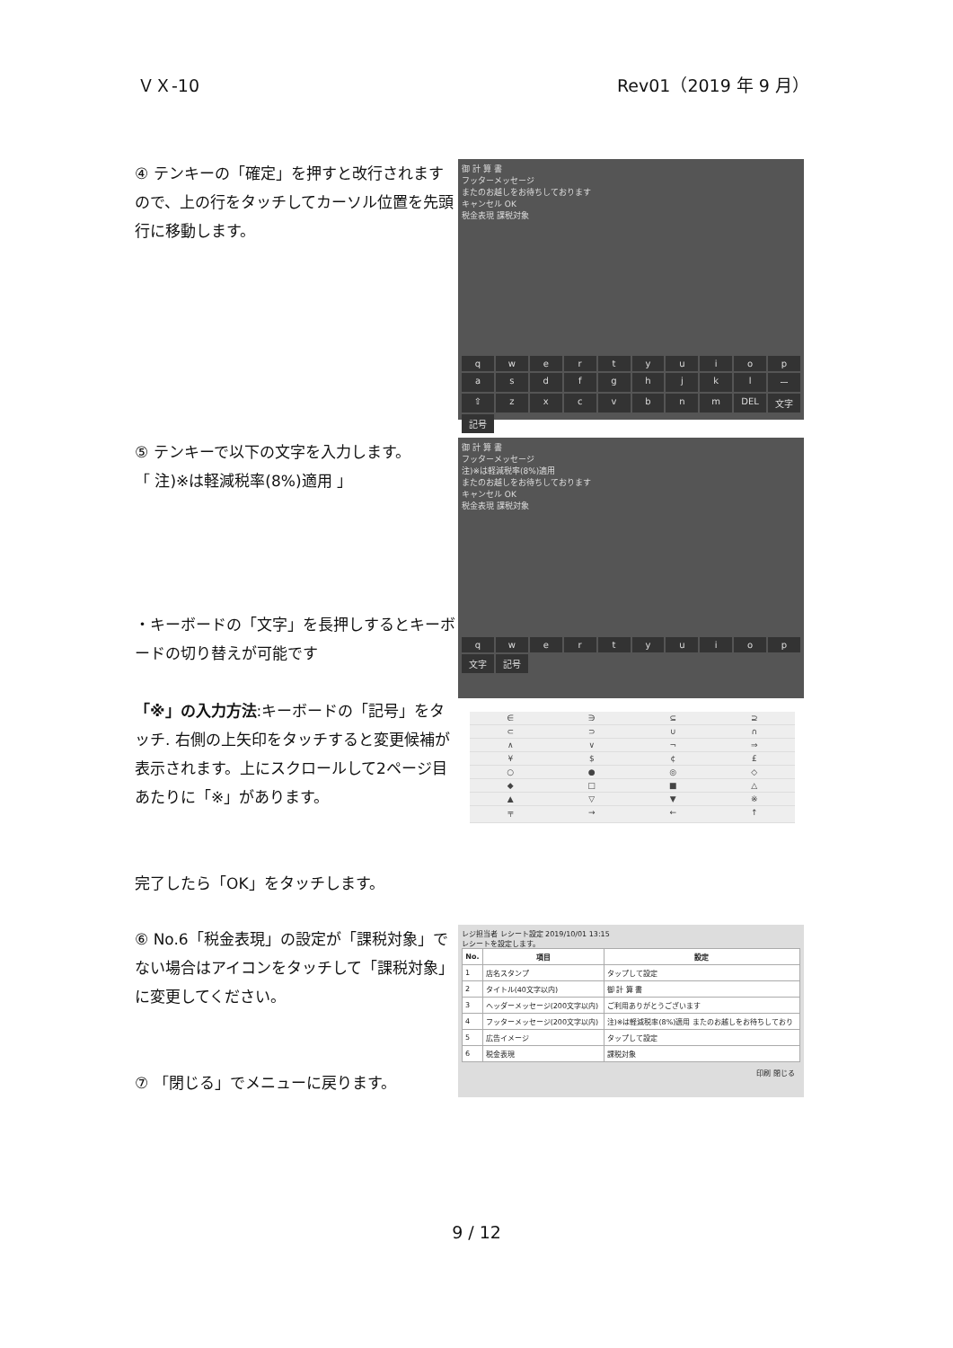ＶＸ-10 Rev01（2019 年 9 月）
④ テンキーの「確定」を押すと改行されますので、上の行をタッチしてカーソル位置を先頭行に移動します。
御 計 算 書
フッターメッセージ
またのお越しをお待ちしております
キャンセル OK
税金表現 課税対象
qwertyuiopasdfghjklー ⇧ zxcvbnm DEL 文字 記号
⑤ テンキーで以下の文字を入力します。
「 注)※は軽減税率(8%)適用 」
・キーボードの「文字」を長押しするとキーボードの切り替えが可能です
「※」の入力方法:キーボードの「記号」をタッチ. 右側の上矢印をタッチすると変更候補が表示されます。上にスクロールして2ページ目あたりに「※」があります。
完了したら「OK」をタッチします。
御 計 算 書
フッターメッセージ
注)※は軽減税率(8%)適用
またのお越しをお待ちしております
キャンセル OK
税金表現 課税対象
qwertyuiop 文字 記号
∈ ∋ ⊆ ⊇ ⊂ ⊃ ∪ ∩ ∧ ∨ ¬ ⇒ ¥ $ ¢ £ ○ ● ◎ ◇ ◆ □ ■ △ ▲ ▽ ▼ ※ 〒 → ← ↑
⑥ No.6「税金表現」の設定が「課税対象」でない場合はアイコンをタッチして「課税対象」に変更してください。
⑦ 「閉じる」でメニューに戻ります。
レジ担当者 レシート設定 2019/10/01 13:15
レシートを設定します。
| No. | 項目 | 設定 |
| --- | --- | --- |
| 1 | 店名スタンプ | タップして設定 |
| 2 | タイトル(40文字以内) | 御 計 算 書 |
| 3 | ヘッダーメッセージ(200文字以内) | ご利用ありがとうございます |
| 4 | フッターメッセージ(200文字以内) | 注)※は軽減税率(8%)適用 またのお越しをお待ちしており |
| 5 | 広告イメージ | タップして設定 |
| 6 | 税金表現 | 課税対象 |
印刷 閉じる
9 / 12